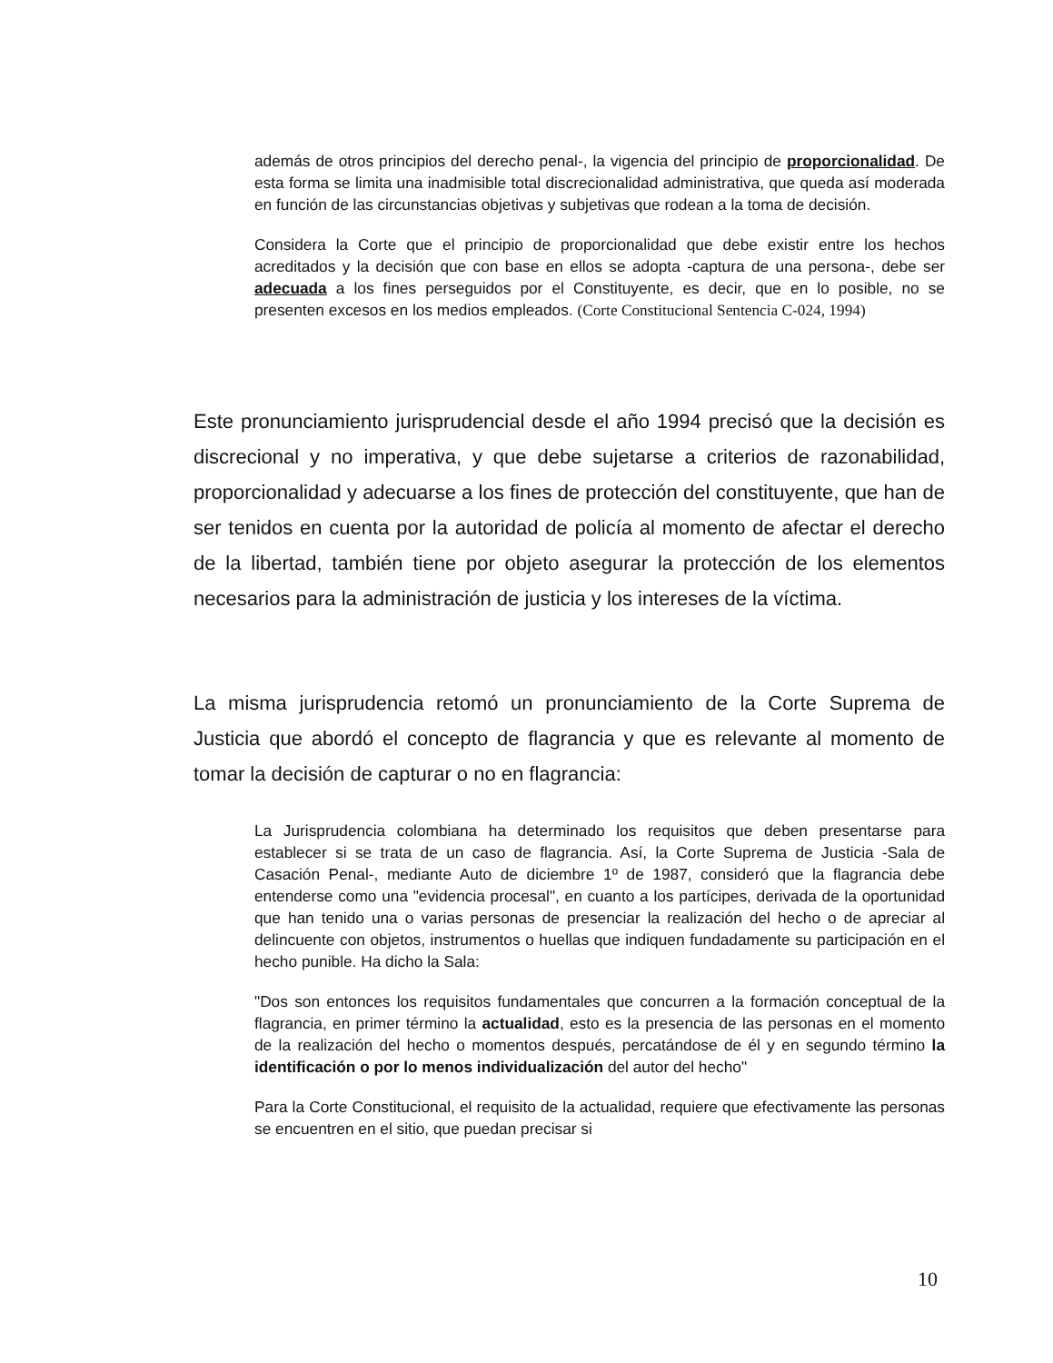además de otros principios del derecho penal-, la vigencia del principio de proporcionalidad. De esta forma se limita una inadmisible total discrecionalidad administrativa, que queda así moderada en función de las circunstancias objetivas y subjetivas que rodean a la toma de decisión.
Considera la Corte que el principio de proporcionalidad que debe existir entre los hechos acreditados y la decisión que con base en ellos se adopta -captura de una persona-, debe ser adecuada a los fines perseguidos por el Constituyente, es decir, que en lo posible, no se presenten excesos en los medios empleados. (Corte Constitucional Sentencia C-024, 1994)
Este pronunciamiento jurisprudencial desde el año 1994 precisó que la decisión es discrecional y no imperativa, y que debe sujetarse a criterios de razonabilidad, proporcionalidad y adecuarse a los fines de protección del constituyente, que han de ser tenidos en cuenta por la autoridad de policía al momento de afectar el derecho de la libertad, también tiene por objeto asegurar la protección de los elementos necesarios para la administración de justicia y los intereses de la víctima.
La misma jurisprudencia retomó un pronunciamiento de la Corte Suprema de Justicia que abordó el concepto de flagrancia y que es relevante al momento de tomar la decisión de capturar o no en flagrancia:
La Jurisprudencia colombiana ha determinado los requisitos que deben presentarse para establecer si se trata de un caso de flagrancia. Así, la Corte Suprema de Justicia -Sala de Casación Penal-, mediante Auto de diciembre 1º de 1987, consideró que la flagrancia debe entenderse como una "evidencia procesal", en cuanto a los partícipes, derivada de la oportunidad que han tenido una o varias personas de presenciar la realización del hecho o de apreciar al delincuente con objetos, instrumentos o huellas que indiquen fundadamente su participación en el hecho punible. Ha dicho la Sala:
"Dos son entonces los requisitos fundamentales que concurren a la formación conceptual de la flagrancia, en primer término la actualidad, esto es la presencia de las personas en el momento de la realización del hecho o momentos después, percatándose de él y en segundo término la identificación o por lo menos individualización del autor del hecho"
Para la Corte Constitucional, el requisito de la actualidad, requiere que efectivamente las personas se encuentren en el sitio, que puedan precisar si
10